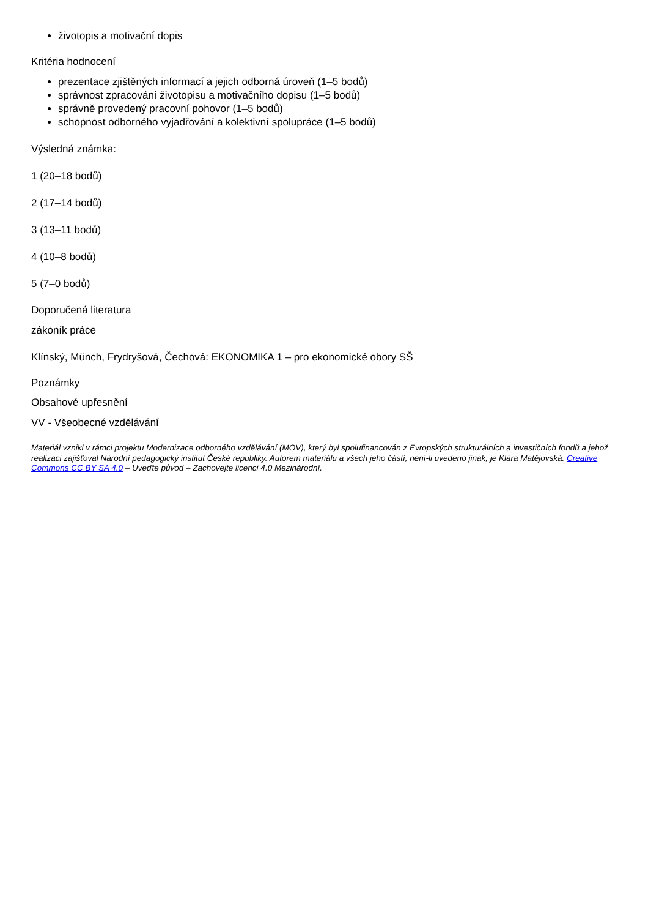životopis a motivační dopis
Kritéria hodnocení
prezentace zjištěných informací a jejich odborná úroveň (1–5 bodů)
správnost zpracování životopisu a motivačního dopisu (1–5 bodů)
správně provedený pracovní pohovor (1–5 bodů)
schopnost odborného vyjadřování a kolektivní spolupráce (1–5 bodů)
Výsledná známka:
1 (20–18 bodů)
2 (17–14 bodů)
3 (13–11 bodů)
4 (10–8 bodů)
5 (7–0 bodů)
Doporučená literatura
zákoník práce
Klínský, Münch, Frydryšová, Čechová: EKONOMIKA 1 – pro ekonomické obory SŠ
Poznámky
Obsahové upřesnění
VV - Všeobecné vzdělávání
Materiál vznikl v rámci projektu Modernizace odborného vzdělávání (MOV), který byl spolufinancován z Evropských strukturálních a investičních fondů a jehož realizaci zajišťoval Národní pedagogický institut České republiky. Autorem materiálu a všech jeho částí, není-li uvedeno jinak, je Klára Matějovská. Creative Commons CC BY SA 4.0 – Uveďte původ – Zachovejte licenci 4.0 Mezinárodní.